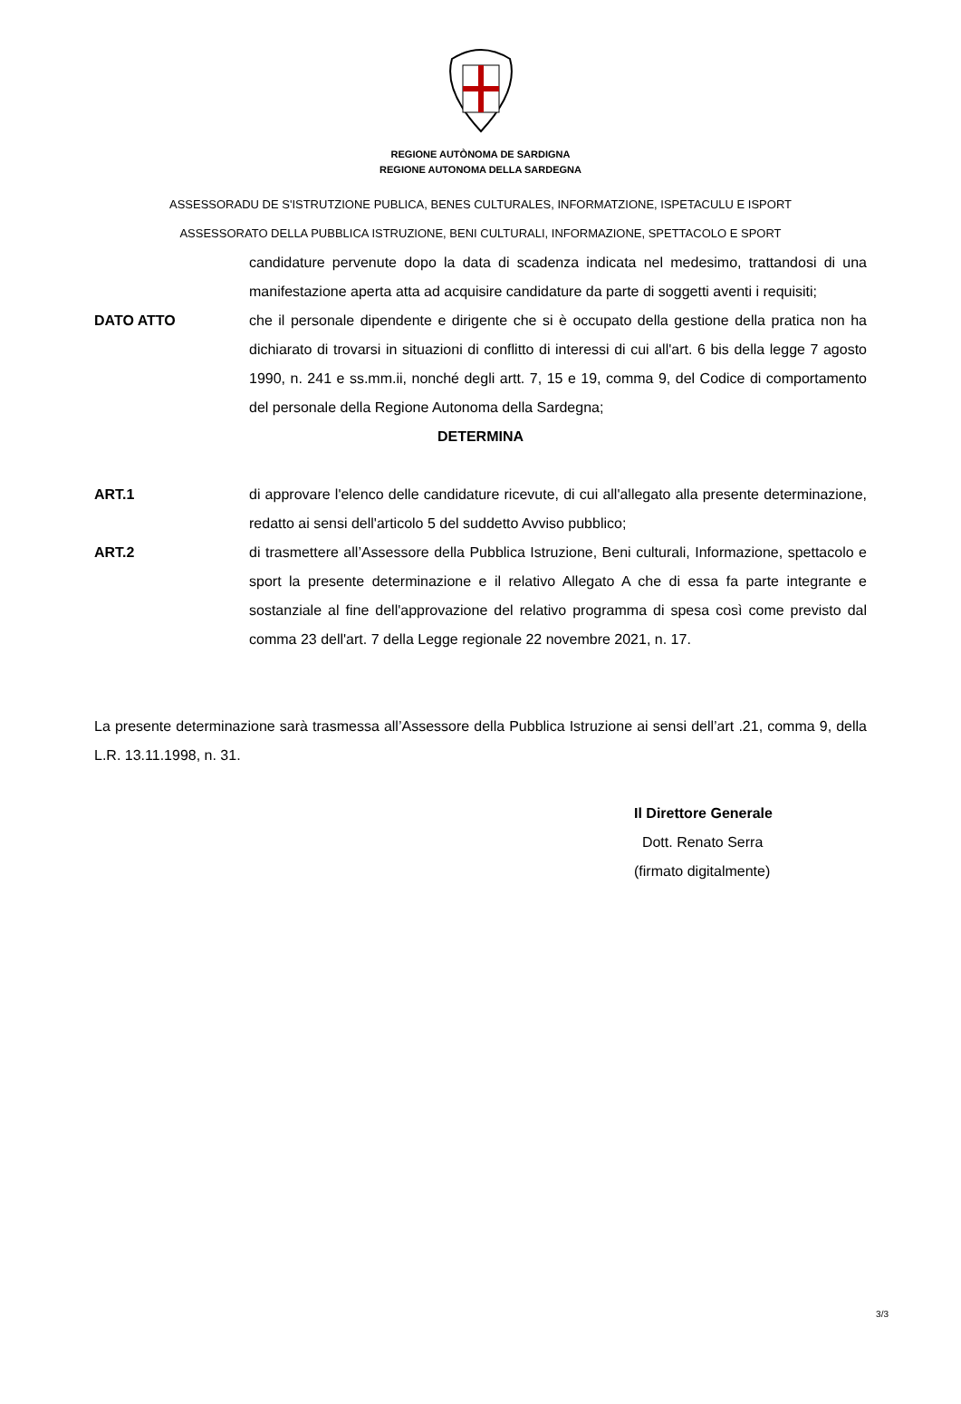REGIONE AUTÒNOMA DE SARDIGNA
REGIONE AUTONOMA DELLA SARDEGNA
ASSESSORADU DE S'ISTRUTZIONE PUBLICA, BENES CULTURALES, INFORMATZIONE, ISPETACULU E ISPORT
ASSESSORATO DELLA PUBBLICA ISTRUZIONE, BENI CULTURALI, INFORMAZIONE, SPETTACOLO E SPORT
candidature pervenute dopo la data di scadenza indicata nel medesimo, trattandosi di una manifestazione aperta atta ad acquisire candidature da parte di soggetti aventi i requisiti;
DATO ATTO che il personale dipendente e dirigente che si è occupato della gestione della pratica non ha dichiarato di trovarsi in situazioni di conflitto di interessi di cui all'art. 6 bis della legge 7 agosto 1990, n. 241 e ss.mm.ii, nonché degli artt. 7, 15 e 19, comma 9, del Codice di comportamento del personale della Regione Autonoma della Sardegna;
DETERMINA
ART.1 di approvare l'elenco delle candidature ricevute, di cui all'allegato alla presente determinazione, redatto ai sensi dell'articolo 5 del suddetto Avviso pubblico;
ART.2 di trasmettere all’Assessore della Pubblica Istruzione, Beni culturali, Informazione, spettacolo e sport la presente determinazione e il relativo Allegato A che di essa fa parte integrante e sostanziale al fine dell'approvazione del relativo programma di spesa così come previsto dal comma 23 dell'art. 7 della Legge regionale 22 novembre 2021, n. 17.
La presente determinazione sarà trasmessa all’Assessore della Pubblica Istruzione ai sensi dell’art .21, comma 9, della L.R. 13.11.1998, n. 31.
Il Direttore Generale
Dott. Renato Serra
(firmato digitalmente)
3/3